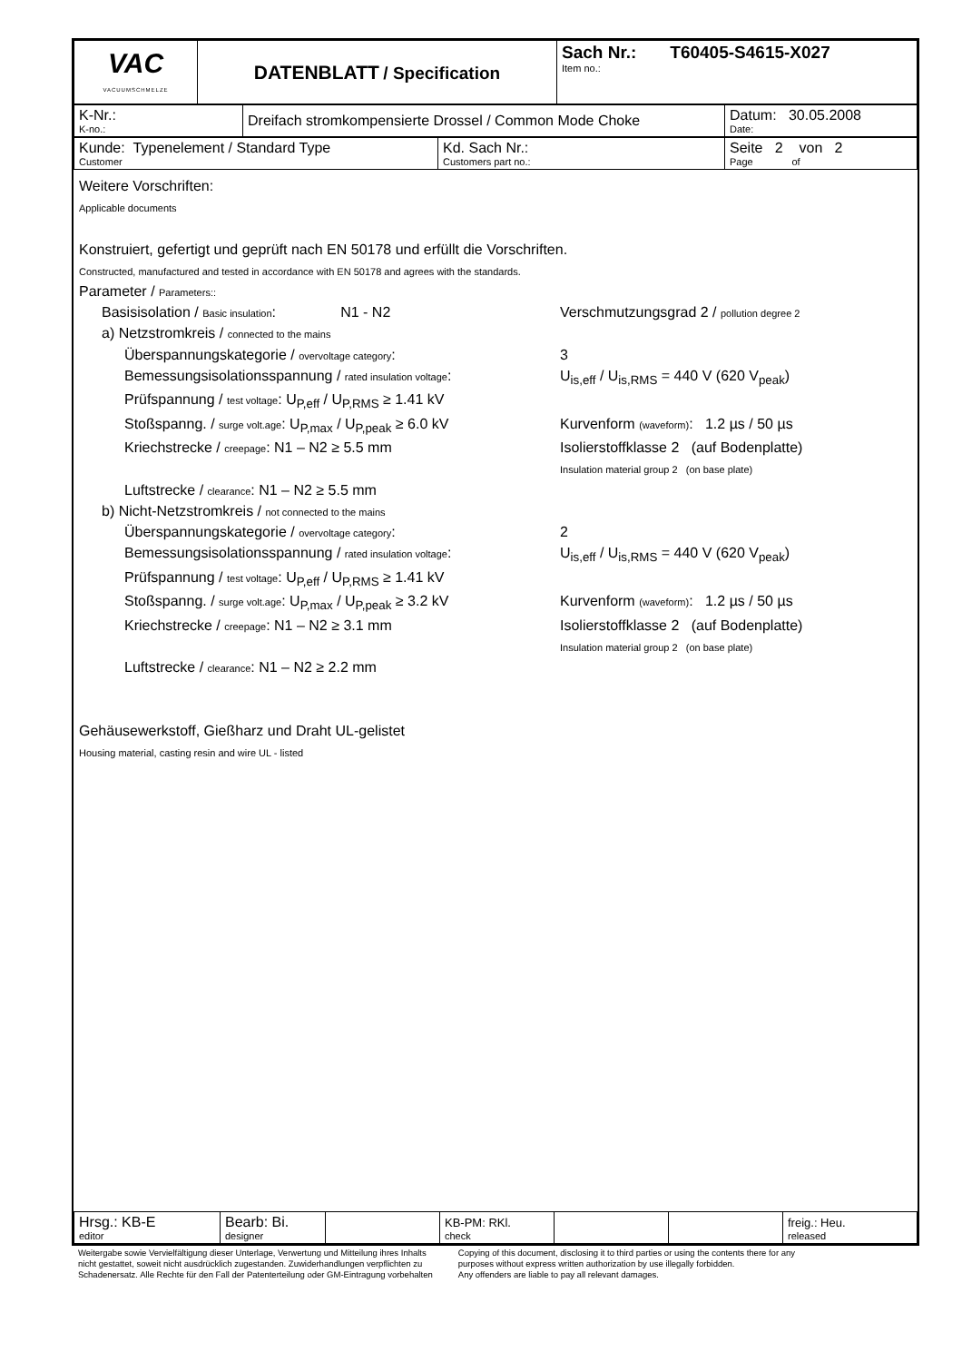| VAC VACUUMSCHMELZE | DATENBLATT / Specification | Sach Nr.: T60405-S4615-X027 Item no.: |
| K-Nr.: K-no.: | Dreifach stromkompensierte Drossel / Common Mode Choke | Datum: 30.05.2008 Date: |
| Kunde: Typenelement / Standard Type Customer | Kd. Sach Nr.: Customers part no.: | Seite 2 von 2 Page of |
Weitere Vorschriften:
Applicable documents
Konstruiert, gefertigt und geprüft nach EN 50178 und erfüllt die Vorschriften.
Constructed, manufactured and tested in accordance with EN 50178 and agrees with the standards.
Parameter / Parameters::
Basisisolation / Basic insulation: N1 - N2
Verschmutzungsgrad 2 / pollution degree 2
a) Netzstromkreis / connected to the mains
Überspannungskategorie / overvoltage category: 3
Bemessungsisolationsspannung / rated insulation voltage:
U<sub>is,eff</sub> / U<sub>is,RMS</sub> = 440 V (620 V<sub>peak</sub>)
Prüfspannung / test voltage: U<sub>P,eff</sub> / U<sub>P,RMS</sub> ≥ 1.41 kV
Stoßspanng. / surge volt.age: U<sub>P,max</sub> / U<sub>P,peak</sub> ≥ 6.0 kV
Kurvenform (waveform): 1.2 µs / 50 µs
Kriechstrecke / creepage: N1 – N2 ≥ 5.5 mm Isolierstoffklasse 2 (auf Bodenplatte)
Insulation material group 2 (on base plate)
Luftstrecke / clearance: N1 – N2 ≥ 5.5 mm
b) Nicht-Netzstromkreis / not connected to the mains
Überspannungskategorie / overvoltage category: 2
Bemessungsisolationsspannung / rated insulation voltage:
U<sub>is,eff</sub> / U<sub>is,RMS</sub> = 440 V (620 V<sub>peak</sub>)
Prüfspannung / test voltage: U<sub>P,eff</sub> / U<sub>P,RMS</sub> ≥ 1.41 kV
Stoßspanng. / surge volt.age: U<sub>P,max</sub> / U<sub>P,peak</sub> ≥ 3.2 kV
Kurvenform (waveform): 1.2 µs / 50 µs
Kriechstrecke / creepage: N1 – N2 ≥ 3.1 mm Isolierstoffklasse 2 (auf Bodenplatte)
Insulation material group 2 (on base plate)
Luftstrecke / clearance: N1 – N2 ≥ 2.2 mm
Gehäusewerkstoff, Gießharz und Draht UL-gelistet
Housing material, casting resin and wire UL - listed
| Hrsg.: KB-E editor | Bearb: Bi. designer | | KB-PM: RKl. check | | | freig.: Heu. released |
Weitergabe sowie Vervielfältigung dieser Unterlage, Verwertung und Mitteilung ihres Inhalts
nicht gestattet, soweit nicht ausdrücklich zugestanden. Zuwiderhandlungen verpflichten zu
Schadenersatz. Alle Rechte für den Fall der Patenterteilung oder GM-Eintragung vorbehalten
Copying of this document, disclosing it to third parties or using the contents there for any
purposes without express written authorization by use illegally forbidden.
Any offenders are liable to pay all relevant damages.